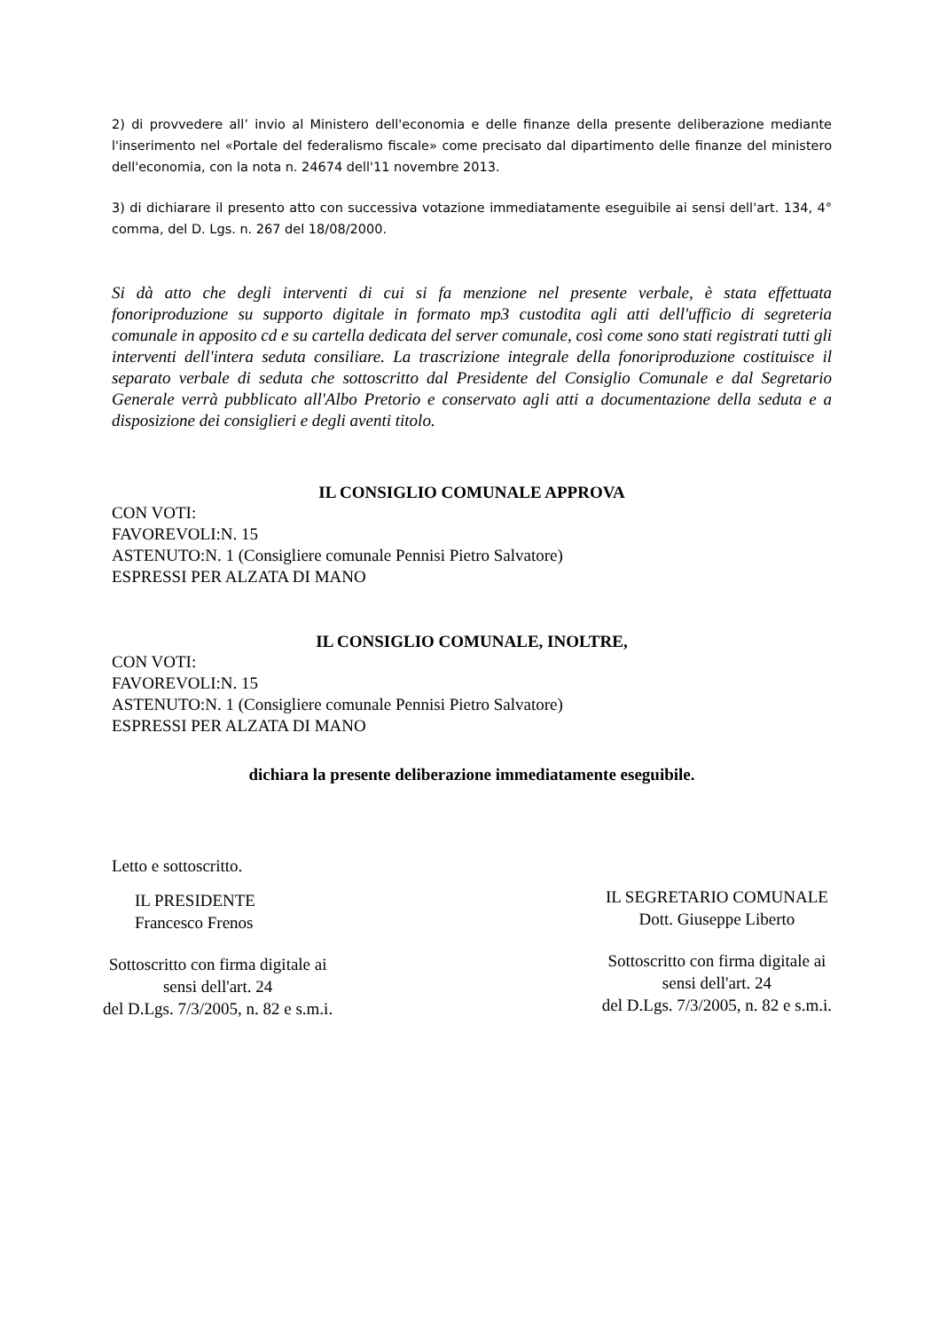2) di provvedere all’ invio al Ministero dell'economia e delle finanze della presente deliberazione mediante l'inserimento nel «Portale del federalismo fiscale» come precisato dal dipartimento delle finanze del ministero dell'economia, con la nota n. 24674 dell'11 novembre 2013.
3) di dichiarare il presento atto con successiva votazione immediatamente eseguibile ai sensi dell'art. 134, 4° comma, del D. Lgs. n. 267 del 18/08/2000.
Si dà atto che degli interventi di cui si fa menzione nel presente verbale, è stata effettuata fonoriproduzione su supporto digitale in formato mp3 custodita agli atti dell'ufficio di segreteria comunale in apposito cd e su cartella dedicata del server comunale, così come sono stati registrati tutti gli interventi dell'intera seduta consiliare. La trascrizione integrale della fonoriproduzione costituisce il separato verbale di seduta che sottoscritto dal Presidente del Consiglio Comunale e dal Segretario Generale verrà pubblicato all'Albo Pretorio e conservato agli atti a documentazione della seduta e a disposizione dei consiglieri e degli aventi titolo.
IL CONSIGLIO COMUNALE APPROVA
CON VOTI:
FAVOREVOLI:N. 15
ASTENUTO:N. 1 (Consigliere comunale Pennisi Pietro Salvatore)
ESPRESSI PER ALZATA DI MANO
IL CONSIGLIO COMUNALE, INOLTRE,
CON VOTI:
FAVOREVOLI:N. 15
ASTENUTO:N. 1 (Consigliere comunale Pennisi Pietro Salvatore)
ESPRESSI PER ALZATA DI MANO
dichiara la presente deliberazione immediatamente eseguibile.
Letto e sottoscritto.
IL PRESIDENTE
Francesco Frenos
Sottoscritto con firma digitale ai
sensi dell'art. 24
del D.Lgs. 7/3/2005, n. 82 e s.m.i.
IL SEGRETARIO COMUNALE
Dott. Giuseppe Liberto
Sottoscritto con firma digitale ai
sensi dell'art. 24
del D.Lgs. 7/3/2005, n. 82 e s.m.i.